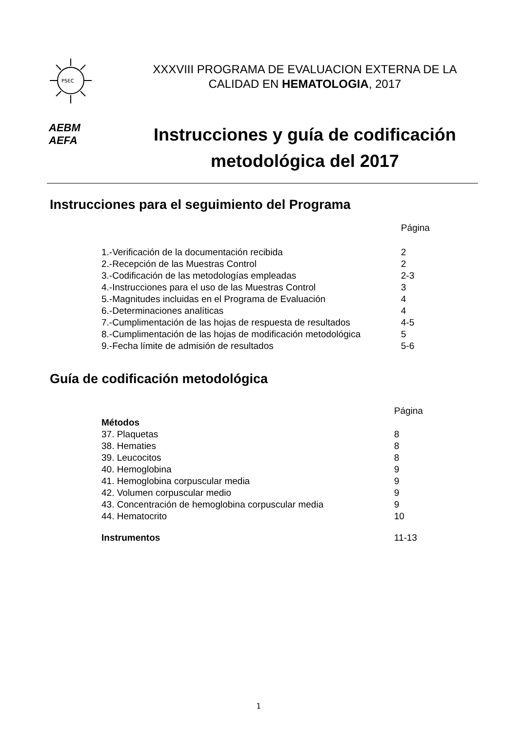PSEC
XXXVIII PROGRAMA DE EVALUACION EXTERNA DE LA
CALIDAD EN HEMATOLOGIA, 2017
AEBM
AEFA
Instrucciones y guía de codificación
metodológica del 2017
Instrucciones para el seguimiento del Programa
| | Página |
| 1.-Verificación de la documentación recibida | 2 |
| 2.-Recepción de las Muestras Control | 2 |
| 3.-Codificación de las metodologías empleadas | 2-3 |
| 4.-Instrucciones para el uso de las Muestras Control | 3 |
| 5.-Magnitudes incluidas en el Programa de Evaluación | 4 |
| 6.-Determinaciones analíticas | 4 |
| 7.-Cumplimentación de las hojas de respuesta de resultados | 4-5 |
| 8.-Cumplimentación de las hojas de modificación metodológica | 5 |
| 9.-Fecha límite de admisión de resultados | 5-6 |
Guía de codificación metodológica
| | Página |
| Métodos | |
| 37. Plaquetas | 8 |
| 38. Hematies | 8 |
| 39. Leucocitos | 8 |
| 40. Hemoglobina | 9 |
| 41. Hemoglobina corpuscular media | 9 |
| 42. Volumen corpuscular medio | 9 |
| 43. Concentración de hemoglobina corpuscular media | 9 |
| 44. Hematocrito | 10 |
| Instrumentos | 11-13 |
1